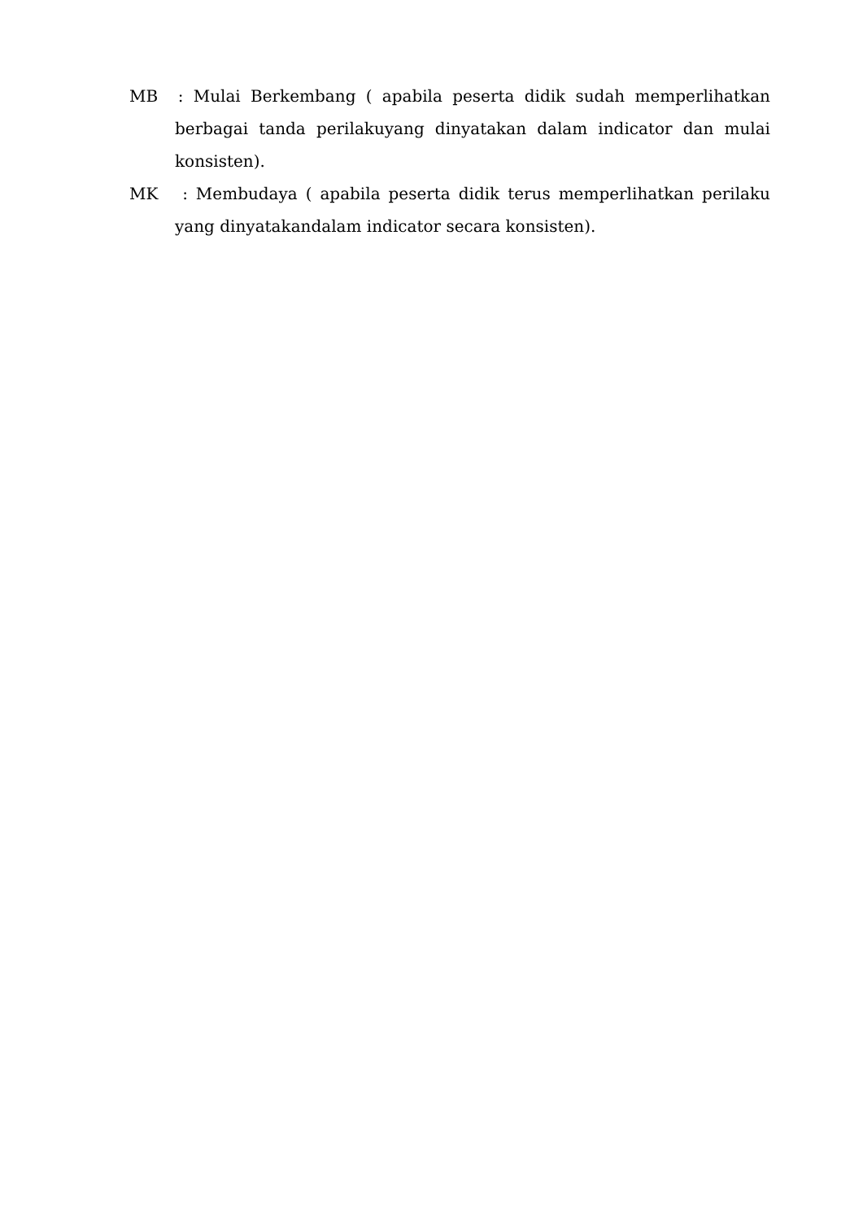MB : Mulai Berkembang ( apabila peserta didik sudah memperlihatkan berbagai tanda perilakuyang dinyatakan dalam indicator dan mulai konsisten).
MK : Membudaya ( apabila peserta didik terus memperlihatkan perilaku yang dinyatakandalam indicator secara konsisten).